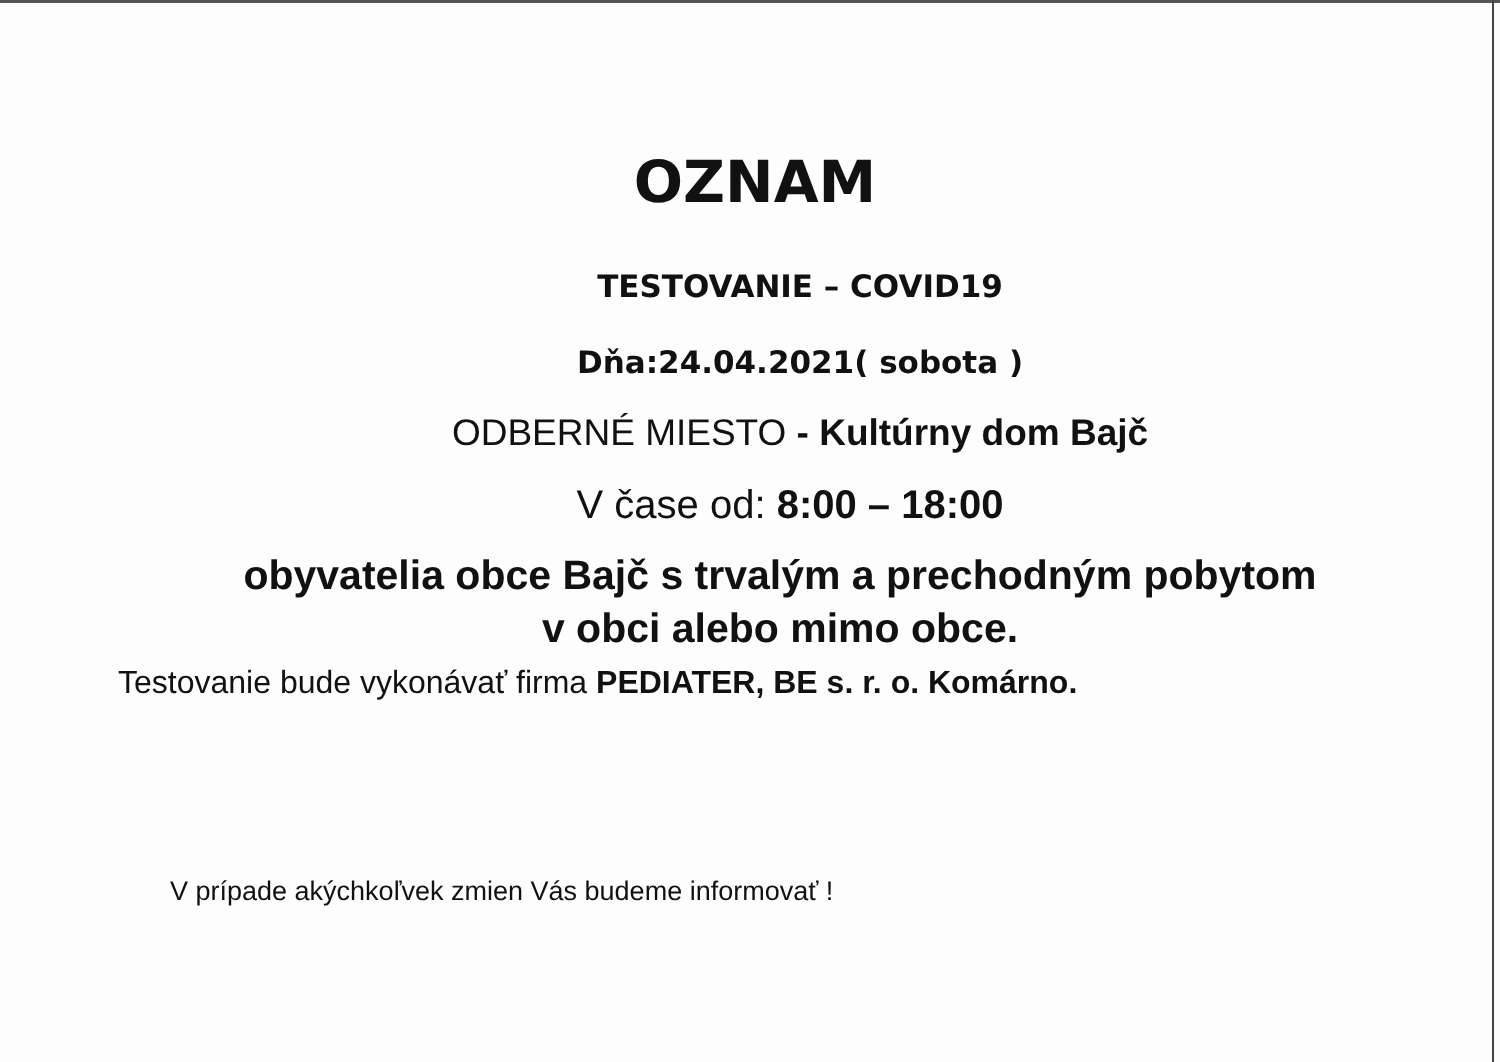OZNAM
TESTOVANIE – COVID19
Dňa:24.04.2021( sobota )
ODBERNÉ MIESTO - Kultúrny dom Bajč
V čase od: 8:00 – 18:00
obyvatelia obce Bajč s trvalým a prechodným pobytom
v obci alebo mimo obce.
Testovanie bude vykonávať firma PEDIATER, BE s. r. o. Komárno.
V prípade akýchkoľvek zmien Vás budeme informovať !